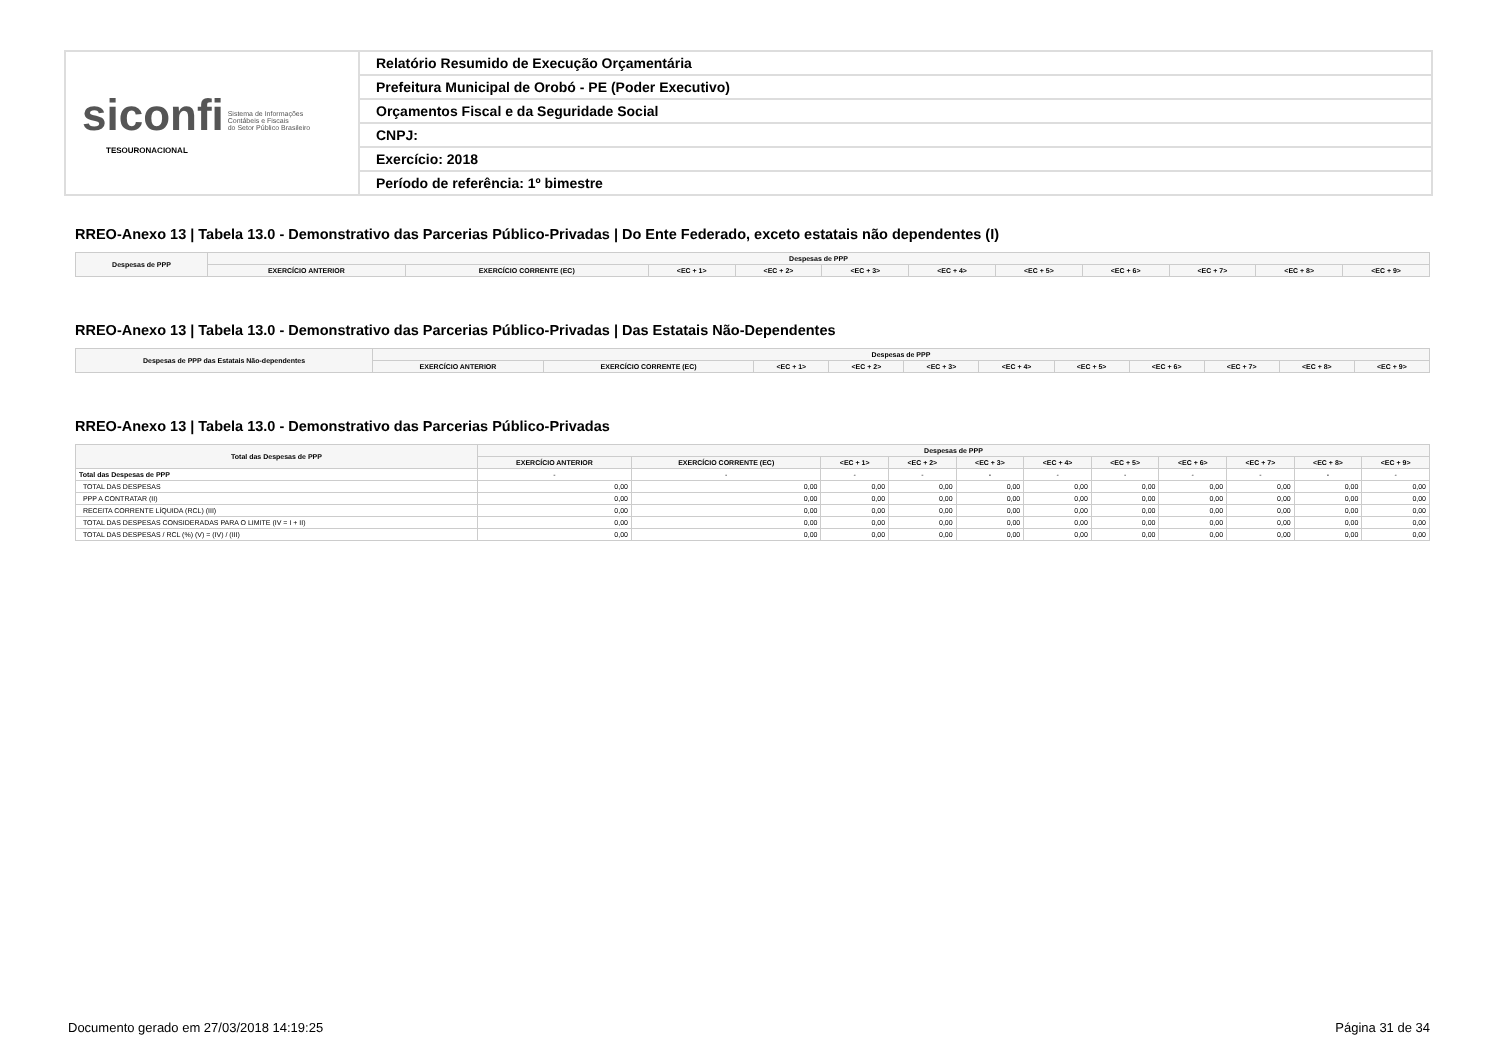| siconfi Sistema de Informações Contábeis e Fiscais do Setor Público Brasileiro TESOURONACIONAL | Relatório Resumido de Execução Orçamentária |
| | Prefeitura Municipal de Orobó - PE (Poder Executivo) |
| | Orçamentos Fiscal e da Seguridade Social |
| | CNPJ: |
| | Exercício: 2018 |
| | Período de referência: 1º bimestre |
RREO-Anexo 13 | Tabela 13.0 - Demonstrativo das Parcerias Público-Privadas | Do Ente Federado, exceto estatais não dependentes (I)
| Despesas de PPP | Despesas de PPP | | | | | | | | | | |
| --- | --- | --- | --- | --- | --- | --- | --- | --- | --- | --- | --- |
| | EXERCÍCIO ANTERIOR | EXERCÍCIO CORRENTE (EC) | <EC + 1> | <EC + 2> | <EC + 3> | <EC + 4> | <EC + 5> | <EC + 6> | <EC + 7> | <EC + 8> | <EC + 9> |
RREO-Anexo 13 | Tabela 13.0 - Demonstrativo das Parcerias Público-Privadas | Das Estatais Não-Dependentes
| Despesas de PPP das Estatais Não-dependentes | Despesas de PPP | | | | | | | | | | |
| --- | --- | --- | --- | --- | --- | --- | --- | --- | --- | --- | --- |
| | EXERCÍCIO ANTERIOR | EXERCÍCIO CORRENTE (EC) | <EC + 1> | <EC + 2> | <EC + 3> | <EC + 4> | <EC + 5> | <EC + 6> | <EC + 7> | <EC + 8> | <EC + 9> |
RREO-Anexo 13 | Tabela 13.0 - Demonstrativo das Parcerias Público-Privadas
| Total das Despesas de PPP | Despesas de PPP | | | | | | | | | | |
| --- | --- | --- | --- | --- | --- | --- | --- | --- | --- | --- | --- |
| | EXERCÍCIO ANTERIOR | EXERCÍCIO CORRENTE (EC) | <EC + 1> | <EC + 2> | <EC + 3> | <EC + 4> | <EC + 5> | <EC + 6> | <EC + 7> | <EC + 8> | <EC + 9> |
| Total das Despesas de PPP | - | - | - | - | - | - | - | - | - | - | - |
| TOTAL DAS DESPESAS | 0,00 | 0,00 | 0,00 | 0,00 | 0,00 | 0,00 | 0,00 | 0,00 | 0,00 | 0,00 | 0,00 |
| PPP A CONTRATAR (II) | 0,00 | 0,00 | 0,00 | 0,00 | 0,00 | 0,00 | 0,00 | 0,00 | 0,00 | 0,00 | 0,00 |
| RECEITA CORRENTE LÍQUIDA (RCL) (III) | 0,00 | 0,00 | 0,00 | 0,00 | 0,00 | 0,00 | 0,00 | 0,00 | 0,00 | 0,00 | 0,00 |
| TOTAL DAS DESPESAS CONSIDERADAS PARA O LIMITE (IV = I + II) | 0,00 | 0,00 | 0,00 | 0,00 | 0,00 | 0,00 | 0,00 | 0,00 | 0,00 | 0,00 | 0,00 |
| TOTAL DAS DESPESAS / RCL (%) (V) = (IV) / (III) | 0,00 | 0,00 | 0,00 | 0,00 | 0,00 | 0,00 | 0,00 | 0,00 | 0,00 | 0,00 | 0,00 |
Documento gerado em 27/03/2018 14:19:25
Página 31 de 34